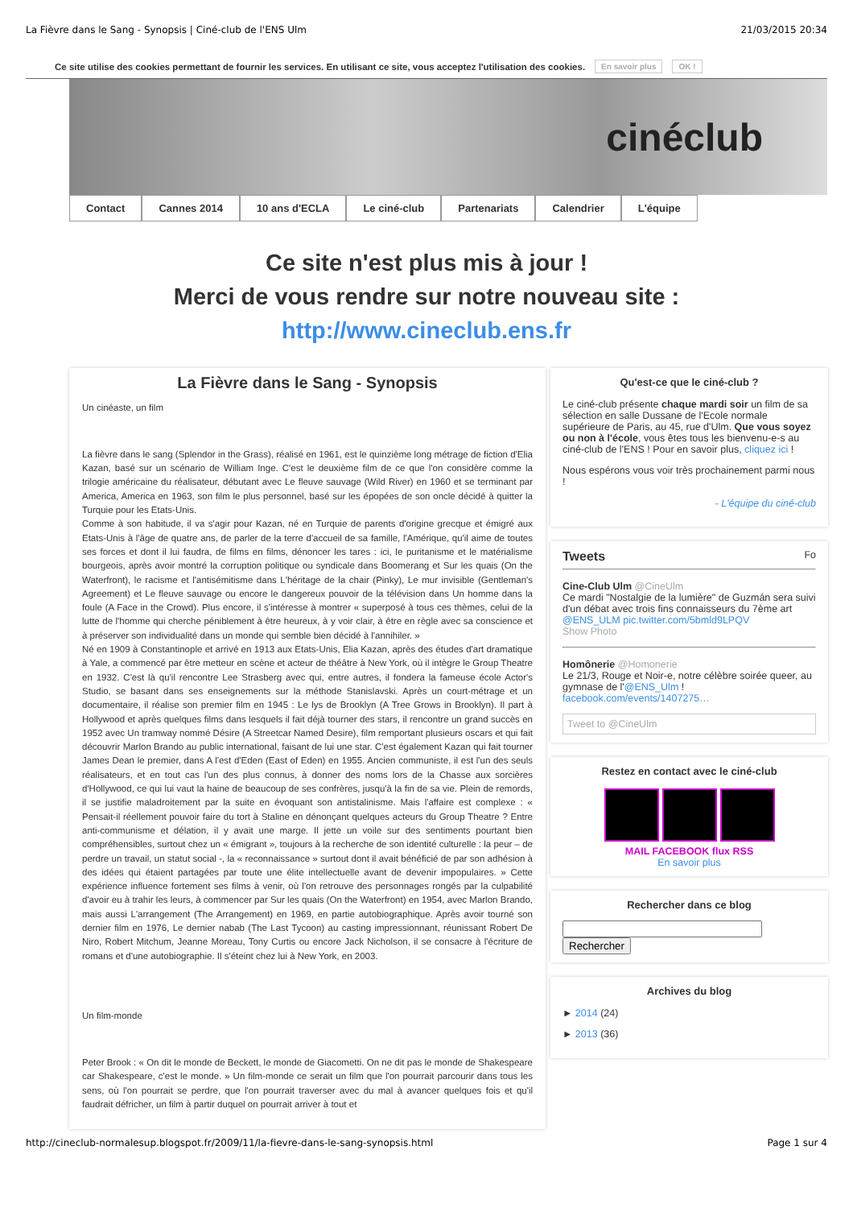La Fièvre dans le Sang - Synopsis | Ciné-club de l'ENS Ulm 21/03/2015 20:34
Ce site utilise des cookies permettant de fournir les services. En utilisant ce site, vous acceptez l'utilisation des cookies. En savoir plus OK !
cinéclub
Contact Cannes 2014 10 ans d'ECLA Le ciné-club Partenariats Calendrier L'équipe
Ce site n'est plus mis à jour !
Merci de vous rendre sur notre nouveau site :
http://www.cineclub.ens.fr
La Fièvre dans le Sang - Synopsis
Un cinéaste, un film
La fièvre dans le sang (Splendor in the Grass), réalisé en 1961, est le quinzième long métrage de fiction d'Elia Kazan, basé sur un scénario de William Inge. C'est le deuxième film de ce que l'on considère comme la trilogie américaine du réalisateur, débutant avec Le fleuve sauvage (Wild River) en 1960 et se terminant par America, America en 1963, son film le plus personnel, basé sur les épopées de son oncle décidé à quitter la Turquie pour les Etats-Unis.
Comme à son habitude, il va s'agir pour Kazan, né en Turquie de parents d'origine grecque et émigré aux Etats-Unis à l'âge de quatre ans, de parler de la terre d'accueil de sa famille, l'Amérique, qu'il aime de toutes ses forces et dont il lui faudra, de films en films, dénoncer les tares : ici, le puritanisme et le matérialisme bourgeois, après avoir montré la corruption politique ou syndicale dans Boomerang et Sur les quais (On the Waterfront), le racisme et l'antisémitisme dans L'héritage de la chair (Pinky), Le mur invisible (Gentleman's Agreement) et Le fleuve sauvage ou encore le dangereux pouvoir de la télévision dans Un homme dans la foule (A Face in the Crowd). Plus encore, il s'intéresse à montrer « superposé à tous ces thèmes, celui de la lutte de l'homme qui cherche péniblement à être heureux, à y voir clair, à être en règle avec sa conscience et à préserver son individualité dans un monde qui semble bien décidé à l'annihiler. »
Né en 1909 à Constantinople et arrivé en 1913 aux Etats-Unis, Elia Kazan, après des études d'art dramatique à Yale, a commencé par être metteur en scène et acteur de théâtre à New York, où il intègre le Group Theatre en 1932. C'est là qu'il rencontre Lee Strasberg avec qui, entre autres, il fondera la fameuse école Actor's Studio, se basant dans ses enseignements sur la méthode Stanislavski. Après un court-métrage et un documentaire, il réalise son premier film en 1945 : Le lys de Brooklyn (A Tree Grows in Brooklyn). Il part à Hollywood et après quelques films dans lesquels il fait déjà tourner des stars, il rencontre un grand succès en 1952 avec Un tramway nommé Désire (A Streetcar Named Desire), film remportant plusieurs oscars et qui fait découvrir Marlon Brando au public international, faisant de lui une star. C'est également Kazan qui fait tourner James Dean le premier, dans A l'est d'Eden (East of Eden) en 1955. Ancien communiste, il est l'un des seuls réalisateurs, et en tout cas l'un des plus connus, à donner des noms lors de la Chasse aux sorcières d'Hollywood, ce qui lui vaut la haine de beaucoup de ses confrères, jusqu'à la fin de sa vie. Plein de remords, il se justifie maladroitement par la suite en évoquant son antistalinisme. Mais l'affaire est complexe : « Pensait-il réellement pouvoir faire du tort à Staline en dénonçant quelques acteurs du Group Theatre ? Entre anti-communisme et délation, il y avait une marge. Il jette un voile sur des sentiments pourtant bien compréhensibles, surtout chez un « émigrant », toujours à la recherche de son identité culturelle : la peur – de perdre un travail, un statut social -, la « reconnaissance » surtout dont il avait bénéficié de par son adhésion à des idées qui étaient partagées par toute une élite intellectuelle avant de devenir impopulaires. » Cette expérience influence fortement ses films à venir, où l'on retrouve des personnages rongés par la culpabilité d'avoir eu à trahir les leurs, à commencer par Sur les quais (On the Waterfront) en 1954, avec Marlon Brando, mais aussi L'arrangement (The Arrangement) en 1969, en partie autobiographique. Après avoir tourné son dernier film en 1976, Le dernier nabab (The Last Tycoon) au casting impressionnant, réunissant Robert De Niro, Robert Mitchum, Jeanne Moreau, Tony Curtis ou encore Jack Nicholson, il se consacre à l'écriture de romans et d'une autobiographie. Il s'éteint chez lui à New York, en 2003.
Un film-monde
Peter Brook : « On dit le monde de Beckett, le monde de Giacometti. On ne dit pas le monde de Shakespeare car Shakespeare, c'est le monde. » Un film-monde ce serait un film que l'on pourrait parcourir dans tous les sens, où l'on pourrait se perdre, que l'on pourrait traverser avec du mal à avancer quelques fois et qu'il faudrait défricher, un film à partir duquel on pourrait arriver à tout et
Qu'est-ce que le ciné-club ?
Le ciné-club présente chaque mardi soir un film de sa sélection en salle Dussane de l'Ecole normale supérieure de Paris, au 45, rue d'Ulm. Que vous soyez ou non à l'école, vous êtes tous les bienvenu-e-s au ciné-club de l'ENS ! Pour en savoir plus, cliquez ici !
Nous espérons vous voir très prochainement parmi nous !
- L'équipe du ciné-club
Tweets Fo
Cine-Club Ulm @CineUlm
Ce mardi "Nostalgie de la lumière" de Guzmán sera suivi d'un débat avec trois fins connaisseurs du 7ème art @ENS_ULM pic.twitter.com/5bmld9LPQV
Show Photo
Homônerie @Homonerie
Le 21/3, Rouge et Noir-e, notre célèbre soirée queer, au gymnase de l'@ENS_Ulm ! facebook.com/events/1407275…
Tweet to @CineUlm
Restez en contact avec le ciné-club
MAIL FACEBOOK flux RSS
En savoir plus
Rechercher dans ce blog
Rechercher
Archives du blog
► 2014 (24)
► 2013 (36)
http://cineclub-normalesup.blogspot.fr/2009/11/la-fievre-dans-le-sang-synopsis.html Page 1 sur 4